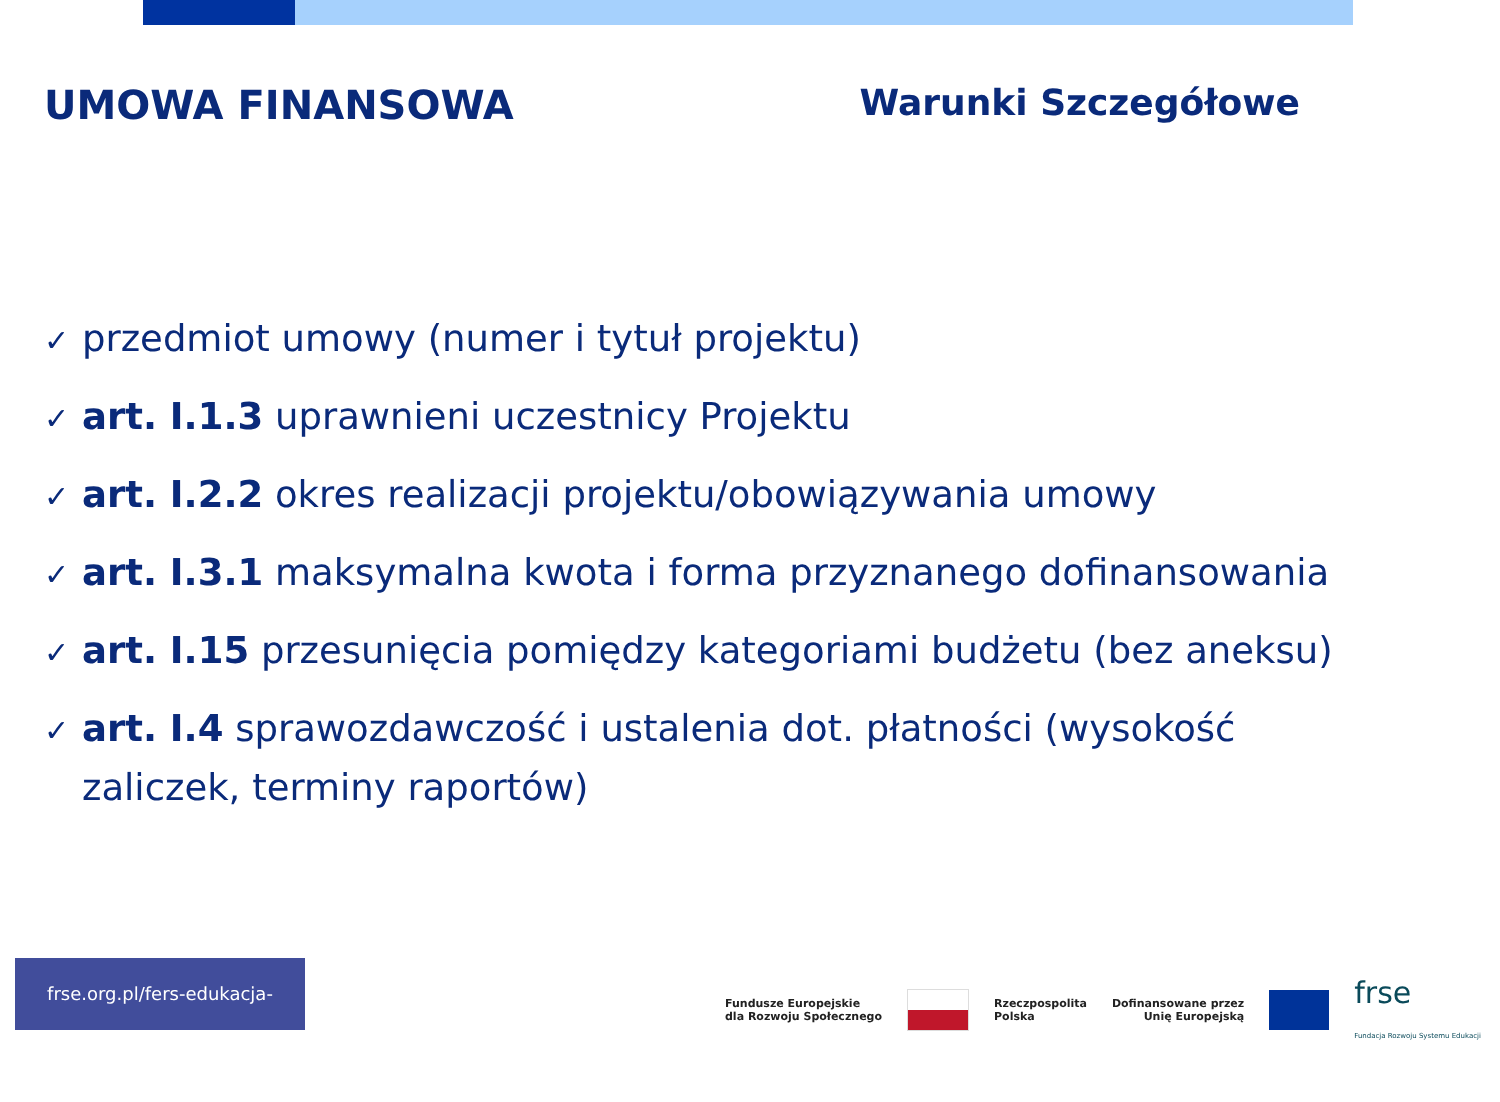UMOWA FINANSOWA Warunki Szczegółowe
✓ przedmiot umowy (numer i tytuł projektu)
✓ art. I.1.3 uprawnieni uczestnicy Projektu
✓ art. I.2.2 okres realizacji projektu/obowiązywania umowy
✓ art. I.3.1 maksymalna kwota i forma przyznanego dofinansowania
✓ art. I.15 przesunięcia pomiędzy kategoriami budżetu (bez aneksu)
✓ art. I.4 sprawozdawczość i ustalenia dot. płatności (wysokość zaliczek, terminy raportów)
frse.org.pl/fers-edukacja-szkolna
Fundusze Europejskie
dla Rozwoju Społecznego
Rzeczpospolita
Polska
Dofinansowane przez
Unię Europejską
frse
Fundacja Rozwoju Systemu Edukacji